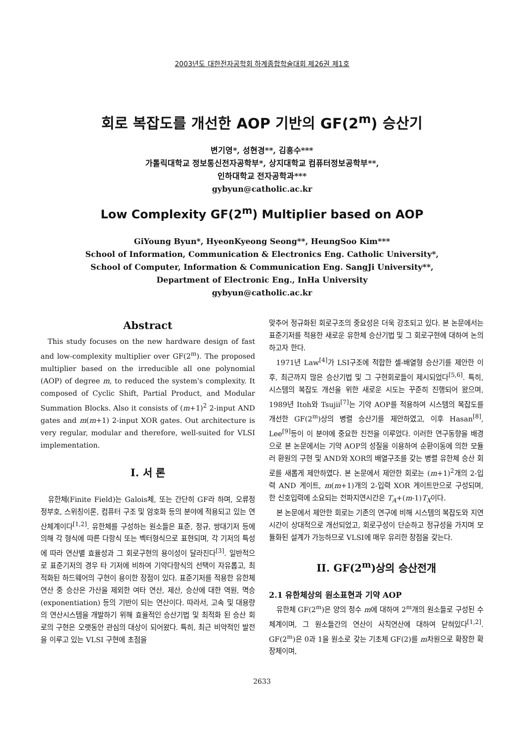2003년도 대한전자공학회 하계종합학술대회 제26권 제1호
회로 복잡도를 개선한 AOP 기반의 GF(2<sup>m</sup>) 승산기
변기영*, 성현경**, 김흥수***
가톨릭대학교 정보통신전자공학부*, 상지대학교 컴퓨터정보공학부**,
인하대학교 전자공학과***
gybyun@catholic.ac.kr
Low Complexity GF(2<sup>m</sup>) Multiplier based on AOP
GiYoung Byun*, HyeonKyeong Seong**, HeungSoo Kim***
School of Information, Communication & Electronics Eng. Catholic University*,
School of Computer, Information & Communication Eng. SangJi University**,
Department of Electronic Eng., InHa University
gybyun@catholic.ac.kr
Abstract
This study focuses on the new hardware design of fast and low-complexity multiplier over GF(2<sup>m</sup>). The proposed multiplier based on the irreducible all one polynomial (AOP) of degree m, to reduced the system's complexity. It composed of Cyclic Shift, Partial Product, and Modular Summation Blocks. Also it consists of (m+1)<sup>2</sup> 2-input AND gates and m(m+1) 2-input XOR gates. Out architecture is very regular, modular and therefore, well-suited for VLSI implementation.
I. 서 론
유한체(Finite Field)는 Galois체, 또는 간단히 GF라 하며, 오류정정부호, 스위칭이론, 컴퓨터 구조 및 암호화 등의 분야에 적용되고 있는 연산체계이다<sup>[1,2]</sup>. 유한체를 구성하는 원소들은 표준, 정규, 쌍대기저 등에 의해 각 형식에 따른 다항식 또는 벡터형식으로 표현되며, 각 기저의 특성에 따라 연산별 효율성과 그 회로구현의 용이성이 달라진다<sup>[3]</sup>. 일반적으로 표준기저의 경우 타 기저에 비하여 기약다항식의 선택이 자유롭고, 최적화된 하드웨어의 구현이 용이한 장점이 있다. 표준기저를 적용한 유한체 연산 중 승산은 가산을 제외한 여타 연산, 제산, 승산에 대한 역원, 멱승(exponentiation) 등의 기반이 되는 연산이다. 따라서, 고속 및 대용량의 연산시스템을 개발하기 위해 효율적인 승산기법 및 최적화 된 승산 회로의 구현은 오랫동안 관심의 대상이 되어왔다. 특히, 최근 비약적인 발전을 이루고 있는 VLSI 구현에 초점을
맞추어 정규화된 회로구조의 중요성은 더욱 강조되고 있다. 본 논문에서는 표준기저를 적용한 새로운 유한체 승산기법 및 그 회로구현에 대하여 논의하고자 한다.
1971년 Law<sup>[4]</sup>가 LSI구조에 적합한 셀-배열형 승산기를 제안한 이후, 최근까지 많은 승산기법 및 그 구현회로들이 제시되었다<sup>[5,6]</sup>. 특히, 시스템의 복잡도 개선을 위한 새로운 시도는 꾸준히 진행되어 왔으며, 1989년 Itoh와 Tsujii<sup>[7]</sup>는 기약 AOP를 적용하여 시스템의 복잡도를 개선한 GF(2<sup>m</sup>)상의 병렬 승산기를 제안하였고, 이후 Hasan<sup>[8]</sup>, Lee<sup>[9]</sup>등이 이 분야에 중요한 진전을 이루었다. 이러한 연구동향을 배경으로 본 논문에서는 기약 AOP의 성질을 이용하여 순환이동에 의한 모듈러 환원의 구현 및 AND와 XOR의 배열구조를 갖는 병렬 유한체 승산 회로를 새롭게 제안하였다. 본 논문에서 제안한 회로는 (m+1)<sup>2</sup>개의 2-입력 AND 게이트, m(m+1)개의 2-입력 XOR 게이트만으로 구성되며, 한 신호입력에 소요되는 전파지연시간은 T<sub>A</sub>+(m-1)T<sub>X</sub>이다.
본 논문에서 제안한 회로는 기존의 연구에 비해 시스템의 복잡도와 지연시간이 상대적으로 개선되었고, 회로구성이 단순하고 정규성을 가지며 모듈화된 설계가 가능하므로 VLSI에 매우 유리한 장점을 갖는다.
II. GF(2<sup>m</sup>)상의 승산전개
2.1 유한체상의 원소표현과 기약 AOP
유한체 GF(2<sup>m</sup>)은 양의 정수 m에 대하여 2<sup>m</sup>개의 원소들로 구성된 수 체계이며, 그 원소들간의 연산이 사칙연산에 대하여 닫혀있다<sup>[1,2]</sup>. GF(2<sup>m</sup>)은 0과 1을 원소로 갖는 기초체 GF(2)를 m차원으로 확장한 확장체이며,
2633